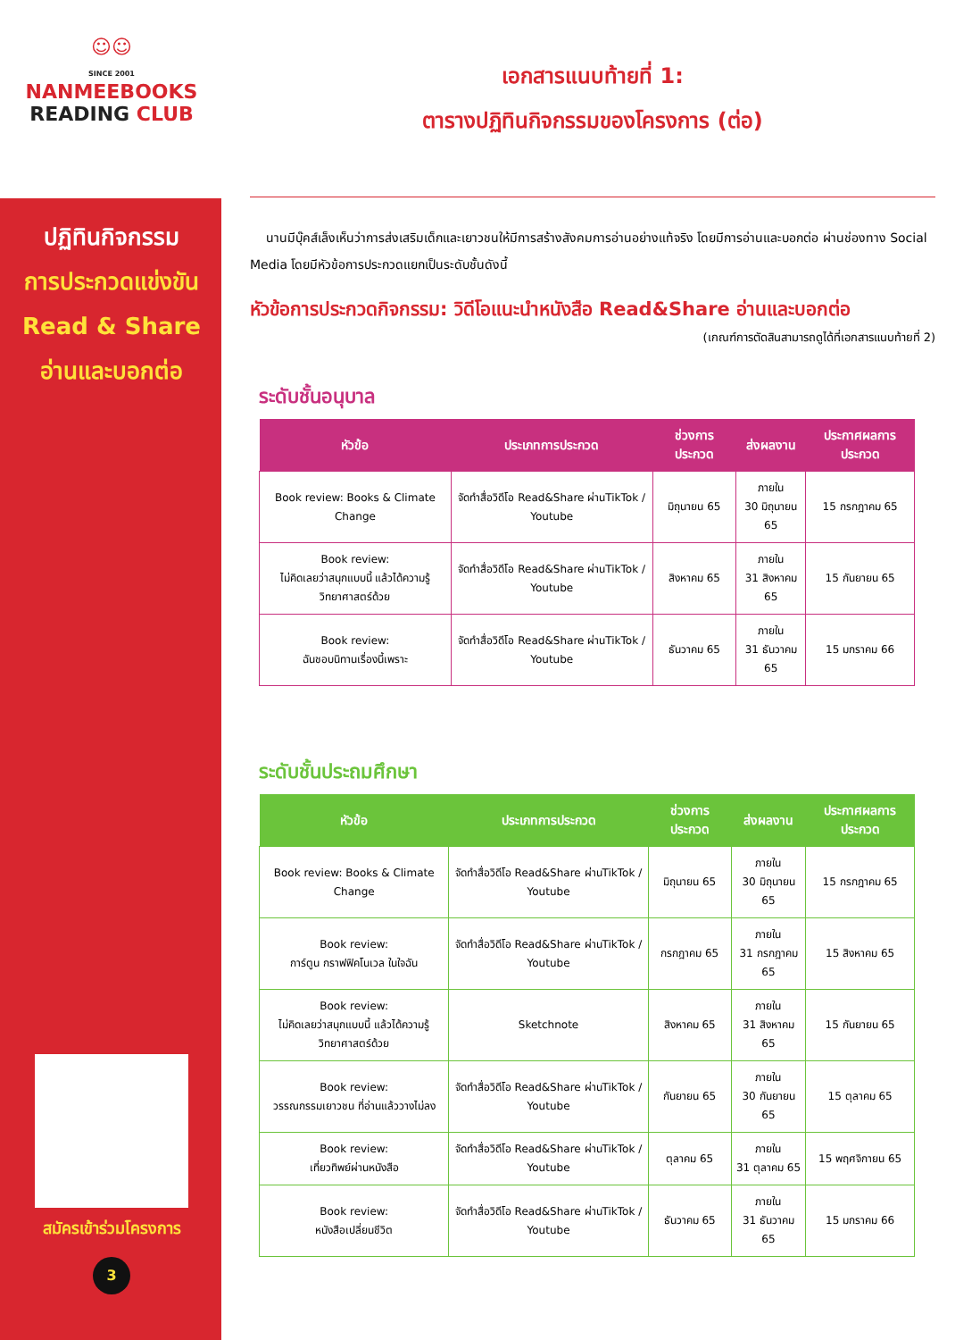☺☺
SINCE 2001
NANMEEBOOKS
READING CLUB
ปฏิทินกิจกรรม
การประกวดแข่งขัน
Read & Share
อ่านและบอกต่อ
สมัครเข้าร่วมโครงการ
3
เอกสารแนบท้ายที่ 1:
ตารางปฏิทินกิจกรรมของโครงการ (ต่อ)
นานมีบุ๊คส์เล็งเห็นว่าการส่งเสริมเด็กและเยาวชนให้มีการสร้างสังคมการอ่านอย่างแท้จริง โดยมีการอ่านและบอกต่อ ผ่านช่องทาง Social Media โดยมีหัวข้อการประกวดแยกเป็นระดับชั้นดังนี้
หัวข้อการประกวดกิจกรรม: วิดีโอแนะนำหนังสือ Read&Share อ่านและบอกต่อ
(เกณฑ์การตัดสินสามารถดูได้ที่เอกสารแนบท้ายที่ 2)
ระดับชั้นอนุบาล
| หัวข้อ | ประเภทการประกวด | ช่วงการประกวด | ส่งผลงาน | ประกาศผลการประกวด |
| --- | --- | --- | --- | --- |
| Book review: Books & Climate Change | จัดทำสื่อวิดีโอ Read&Share ผ่านTikTok / Youtube | มิถุนายน 65 | ภายใน 30 มิถุนายน 65 | 15 กรกฎาคม 65 |
| Book review: ไม่คิดเลยว่าสนุกแบบนี้ แล้วได้ความรู้ วิทยาศาสตร์ด้วย | จัดทำสื่อวิดีโอ Read&Share ผ่านTikTok / Youtube | สิงหาคม 65 | ภายใน 31 สิงหาคม 65 | 15 กันยายน 65 |
| Book review: ฉันชอบนิทานเรื่องนี้เพราะ | จัดทำสื่อวิดีโอ Read&Share ผ่านTikTok / Youtube | ธันวาคม 65 | ภายใน 31 ธันวาคม 65 | 15 มกราคม 66 |
ระดับชั้นประถมศึกษา
| หัวข้อ | ประเภทการประกวด | ช่วงการประกวด | ส่งผลงาน | ประกาศผลการประกวด |
| --- | --- | --- | --- | --- |
| Book review: Books & Climate Change | จัดทำสื่อวิดีโอ Read&Share ผ่านTikTok / Youtube | มิถุนายน 65 | ภายใน 30 มิถุนายน 65 | 15 กรกฎาคม 65 |
| Book review: การ์ตูน กราฟฟิคโนเวล ในใจฉัน | จัดทำสื่อวิดีโอ Read&Share ผ่านTikTok / Youtube | กรกฎาคม 65 | ภายใน 31 กรกฎาคม 65 | 15 สิงหาคม 65 |
| Book review: ไม่คิดเลยว่าสนุกแบบนี้ แล้วได้ความรู้ วิทยาศาสตร์ด้วย | Sketchnote | สิงหาคม 65 | ภายใน 31 สิงหาคม 65 | 15 กันยายน 65 |
| Book review: วรรณกรรมเยาวชน ที่อ่านแล้ววางไม่ลง | จัดทำสื่อวิดีโอ Read&Share ผ่านTikTok / Youtube | กันยายน 65 | ภายใน 30 กันยายน 65 | 15 ตุลาคม 65 |
| Book review: เที่ยวทิพย์ผ่านหนังสือ | จัดทำสื่อวิดีโอ Read&Share ผ่านTikTok / Youtube | ตุลาคม 65 | ภายใน 31 ตุลาคม 65 | 15 พฤศจิกายน 65 |
| Book review: หนังสือเปลี่ยนชีวิต | จัดทำสื่อวิดีโอ Read&Share ผ่านTikTok / Youtube | ธันวาคม 65 | ภายใน 31 ธันวาคม 65 | 15 มกราคม 66 |